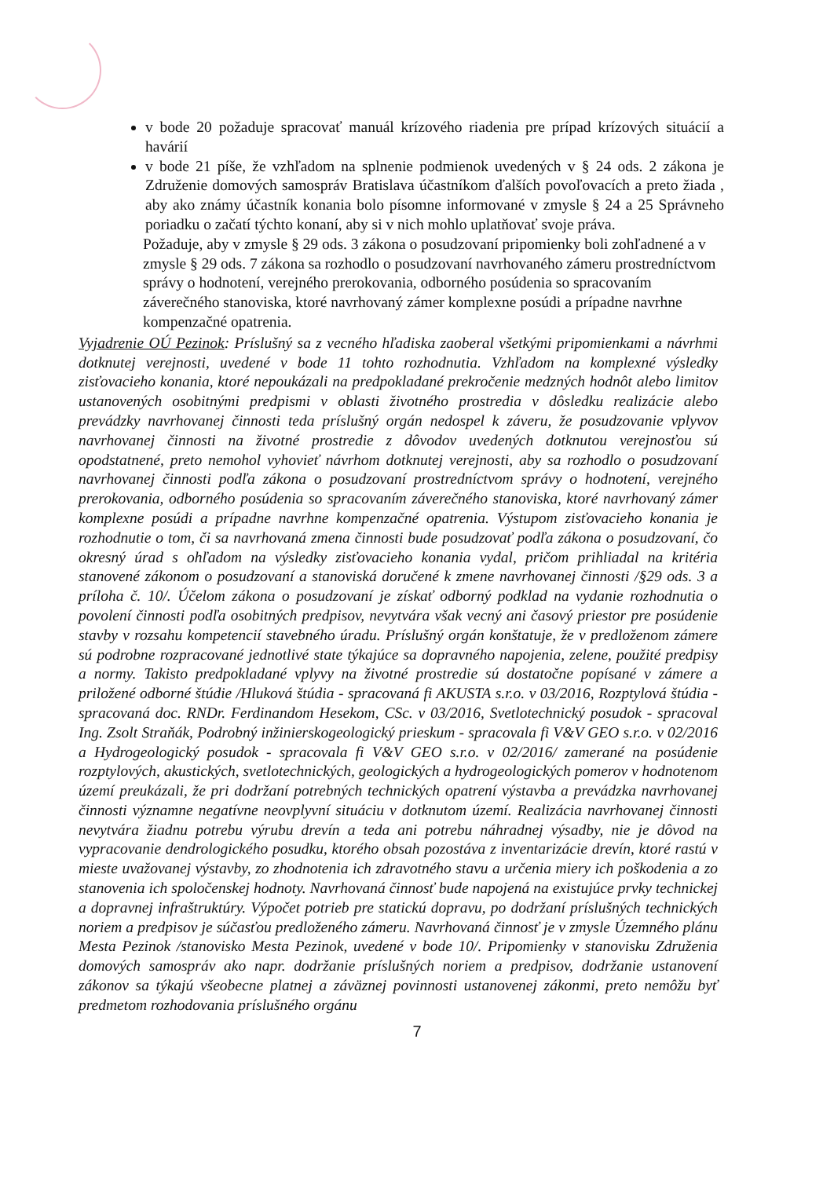v bode 20 požaduje spracovať manuál krízového riadenia pre prípad krízových situácií a havárií
v bode 21 píše, že vzhľadom na splnenie podmienok uvedených v § 24 ods. 2 zákona je Združenie domových samospráv Bratislava účastníkom ďalších povoľovacích a preto žiada , aby ako známy účastník konania bolo písomne informované v zmysle § 24 a 25 Správneho poriadku o začatí týchto konaní, aby si v nich mohlo uplatňovať svoje práva.
Požaduje, aby v zmysle § 29 ods. 3 zákona o posudzovaní pripomienky boli zohľadnené a v zmysle § 29 ods. 7 zákona sa rozhodlo o posudzovaní navrhovaného zámeru prostredníctvom správy o hodnotení, verejného prerokovania, odborného posúdenia so spracovaním záverečného stanoviska, ktoré navrhovaný zámer komplexne posúdi a prípadne navrhne kompenzačné opatrenia.
Vyjadrenie OÚ Pezinok: Príslušný sa z vecného hľadiska zaoberal všetkými pripomienkami a návrhmi dotknutej verejnosti, uvedené v bode 11 tohto rozhodnutia. Vzhľadom na komplexné výsledky zisťovacieho konania, ktoré nepoukázali na predpokladané prekročenie medzných hodnôt alebo limitov ustanovených osobitnými predpismi v oblasti životného prostredia v dôsledku realizácie alebo prevádzky navrhovanej činnosti teda príslušný orgán nedospel k záveru, že posudzovanie vplyvov navrhovanej činnosti na životné prostredie z dôvodov uvedených dotknutou verejnosťou sú opodstatnené, preto nemohol vyhovieť návrhom dotknutej verejnosti, aby sa rozhodlo o posudzovaní navrhovanej činnosti podľa zákona o posudzovaní prostredníctvom správy o hodnotení, verejného prerokovania, odborného posúdenia so spracovaním záverečného stanoviska, ktoré navrhovaný zámer komplexne posúdi a prípadne navrhne kompenzačné opatrenia. Výstupom zisťovacieho konania je rozhodnutie o tom, či sa navrhovaná zmena činnosti bude posudzovať podľa zákona o posudzovaní, čo okresný úrad s ohľadom na výsledky zisťovacieho konania vydal, pričom prihliadal na kritéria stanovené zákonom o posudzovaní a stanoviská doručené k zmene navrhovanej činnosti /§29 ods. 3 a príloha č. 10/. Účelom zákona o posudzovaní je získať odborný podklad na vydanie rozhodnutia o povolení činnosti podľa osobitných predpisov, nevytvára však vecný ani časový priestor pre posúdenie stavby v rozsahu kompetencií stavebného úradu. Príslušný orgán konštatuje, že v predloženom zámere sú podrobne rozpracované jednotlivé state týkajúce sa dopravného napojenia, zelene, použité predpisy a normy. Takisto predpokladané vplyvy na životné prostredie sú dostatočne popísané v zámere a priložené odborné štúdie /Hluková štúdia - spracovaná fi AKUSTA s.r.o. v 03/2016, Rozptylová štúdia - spracovaná doc. RNDr. Ferdinandom Hesekom, CSc. v 03/2016, Svetlotechnický posudok - spracoval Ing. Zsolt Straňák, Podrobný inžinierskogeologický prieskum - spracovala fi V&V GEO s.r.o. v 02/2016 a Hydrogeologický posudok - spracovala fi V&V GEO s.r.o. v 02/2016/ zamerané na posúdenie rozptylových, akustických, svetlotechnických, geologických a hydrogeologických pomerov v hodnotenom území preukázali, že pri dodržaní potrebných technických opatrení výstavba a prevádzka navrhovanej činnosti významne negatívne neovplyvní situáciu v dotknutom území. Realizácia navrhovanej činnosti nevytvára žiadnu potrebu výrubu drevín a teda ani potrebu náhradnej výsadby, nie je dôvod na vypracovanie dendrologického posudku, ktorého obsah pozostáva z inventarizácie drevín, ktoré rastú v mieste uvažovanej výstavby, zo zhodnotenia ich zdravotného stavu a určenia miery ich poškodenia a zo stanovenia ich spoločenskej hodnoty. Navrhovaná činnosť bude napojená na existujúce prvky technickej a dopravnej infraštruktúry. Výpočet potrieb pre statickú dopravu, po dodržaní príslušných technických noriem a predpisov je súčasťou predloženého zámeru. Navrhovaná činnosť je v zmysle Územného plánu Mesta Pezinok /stanovisko Mesta Pezinok, uvedené v bode 10/. Pripomienky v stanovisku Združenia domových samospráv ako napr. dodržanie príslušných noriem a predpisov, dodržanie ustanovení zákonov sa týkajú všeobecne platnej a záväznej povinnosti ustanovenej zákonmi, preto nemôžu byť predmetom rozhodovania príslušného orgánu
7